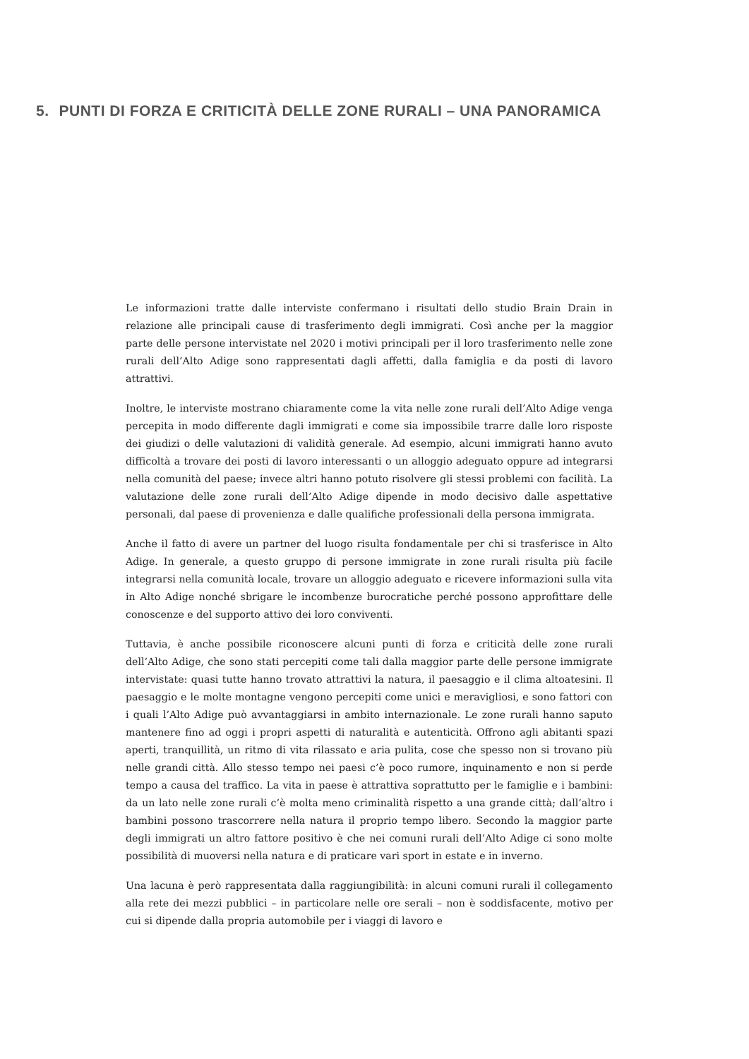5. PUNTI DI FORZA E CRITICITÀ DELLE ZONE RURALI – UNA PANORAMICA
Le informazioni tratte dalle interviste confermano i risultati dello studio Brain Drain in relazione alle principali cause di trasferimento degli immigrati. Così anche per la maggior parte delle persone intervistate nel 2020 i motivi principali per il loro trasferimento nelle zone rurali dell’Alto Adige sono rappresentati dagli affetti, dalla famiglia e da posti di lavoro attrattivi.
Inoltre, le interviste mostrano chiaramente come la vita nelle zone rurali dell’Alto Adige venga percepita in modo differente dagli immigrati e come sia impossibile trarre dalle loro risposte dei giudizi o delle valutazioni di validità generale. Ad esempio, alcuni immigrati hanno avuto difficoltà a trovare dei posti di lavoro interessanti o un alloggio adeguato oppure ad integrarsi nella comunità del paese; invece altri hanno potuto risolvere gli stessi problemi con facilità. La valutazione delle zone rurali dell’Alto Adige dipende in modo decisivo dalle aspettative personali, dal paese di provenienza e dalle qualifiche professionali della persona immigrata.
Anche il fatto di avere un partner del luogo risulta fondamentale per chi si trasferisce in Alto Adige. In generale, a questo gruppo di persone immigrate in zone rurali risulta più facile integrarsi nella comunità locale, trovare un alloggio adeguato e ricevere informazioni sulla vita in Alto Adige nonché sbrigare le incombenze burocratiche perché possono approfittare delle conoscenze e del supporto attivo dei loro conviventi.
Tuttavia, è anche possibile riconoscere alcuni punti di forza e criticità delle zone rurali dell’Alto Adige, che sono stati percepiti come tali dalla maggior parte delle persone immigrate intervistate: quasi tutte hanno trovato attrattivi la natura, il paesaggio e il clima altoatesini. Il paesaggio e le molte montagne vengono percepiti come unici e meravigliosi, e sono fattori con i quali l’Alto Adige può avvantaggiarsi in ambito internazionale. Le zone rurali hanno saputo mantenere fino ad oggi i propri aspetti di naturalità e autenticità. Offrono agli abitanti spazi aperti, tranquillità, un ritmo di vita rilassato e aria pulita, cose che spesso non si trovano più nelle grandi città. Allo stesso tempo nei paesi c’è poco rumore, inquinamento e non si perde tempo a causa del traffico. La vita in paese è attrattiva soprattutto per le famiglie e i bambini: da un lato nelle zone rurali c’è molta meno criminalità rispetto a una grande città; dall’altro i bambini possono trascorrere nella natura il proprio tempo libero. Secondo la maggior parte degli immigrati un altro fattore positivo è che nei comuni rurali dell’Alto Adige ci sono molte possibilità di muoversi nella natura e di praticare vari sport in estate e in inverno.
Una lacuna è però rappresentata dalla raggiungibilità: in alcuni comuni rurali il collegamento alla rete dei mezzi pubblici – in particolare nelle ore serali – non è soddisfacente, motivo per cui si dipende dalla propria automobile per i viaggi di lavoro e